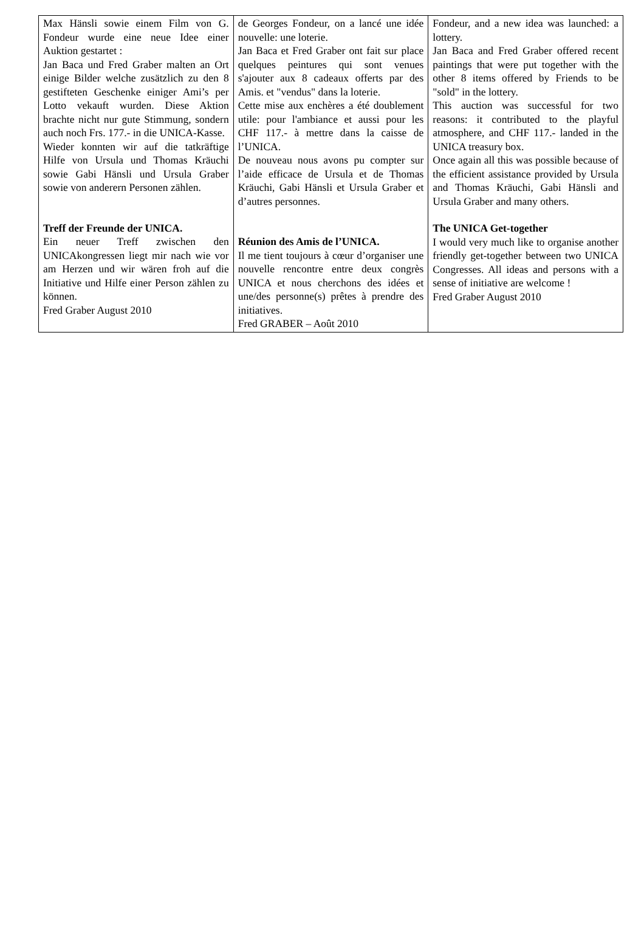| Max Hänsli sowie einem Film von G. Fondeur wurde eine neue Idee einer Auktion gestartet : Jan Baca und Fred Graber malten an Ort einige Bilder welche zusätzlich zu den 8 gestifteten Geschenke einiger Ami’s per Lotto vekauft wurden. Diese Aktion brachte nicht nur gute Stimmung, sondern auch noch Frs. 177.- in die UNICA-Kasse. Wieder konnten wir auf die tatkräftige Hilfe von Ursula und Thomas Kräuchi sowie Gabi Hänsli und Ursula Graber sowie von anderern Personen zählen. Treff der Freunde der UNICA. Ein neuer Treff zwischen den UNICAkongressen liegt mir nach wie vor am Herzen und wir wären froh auf die Initiative und Hilfe einer Person zählen zu können. Fred Graber August 2010 | de Georges Fondeur, on a lancé une idée nouvelle: une loterie. Jan Baca et Fred Graber ont fait sur place quelques peintures qui sont venues s'ajouter aux 8 cadeaux offerts par des Amis. et "vendus" dans la loterie. Cette mise aux enchères a été doublement utile: pour l'ambiance et aussi pour les CHF 117.- à mettre dans la caisse de l’UNICA. De nouveau nous avons pu compter sur l’aide efficace de Ursula et de Thomas Kräuchi, Gabi Hänsli et Ursula Graber et d’autres personnes. Réunion des Amis de l’UNICA. Il me tient toujours à cœur d’organiser une nouvelle rencontre entre deux congrès UNICA et nous cherchons des idées et une/des personne(s) prêtes à prendre des initiatives. Fred GRABER – Août 2010 | Fondeur, and a new idea was launched: a lottery. Jan Baca and Fred Graber offered recent paintings that were put together with the other 8 items offered by Friends to be "sold" in the lottery. This auction was successful for two reasons: it contributed to the playful atmosphere, and CHF 117.- landed in the UNICA treasury box. Once again all this was possible because of the efficient assistance provided by Ursula and Thomas Kräuchi, Gabi Hänsli and Ursula Graber and many others. The UNICA Get-together I would very much like to organise another friendly get-together between two UNICA Congresses. All ideas and persons with a sense of initiative are welcome ! Fred Graber August 2010 |